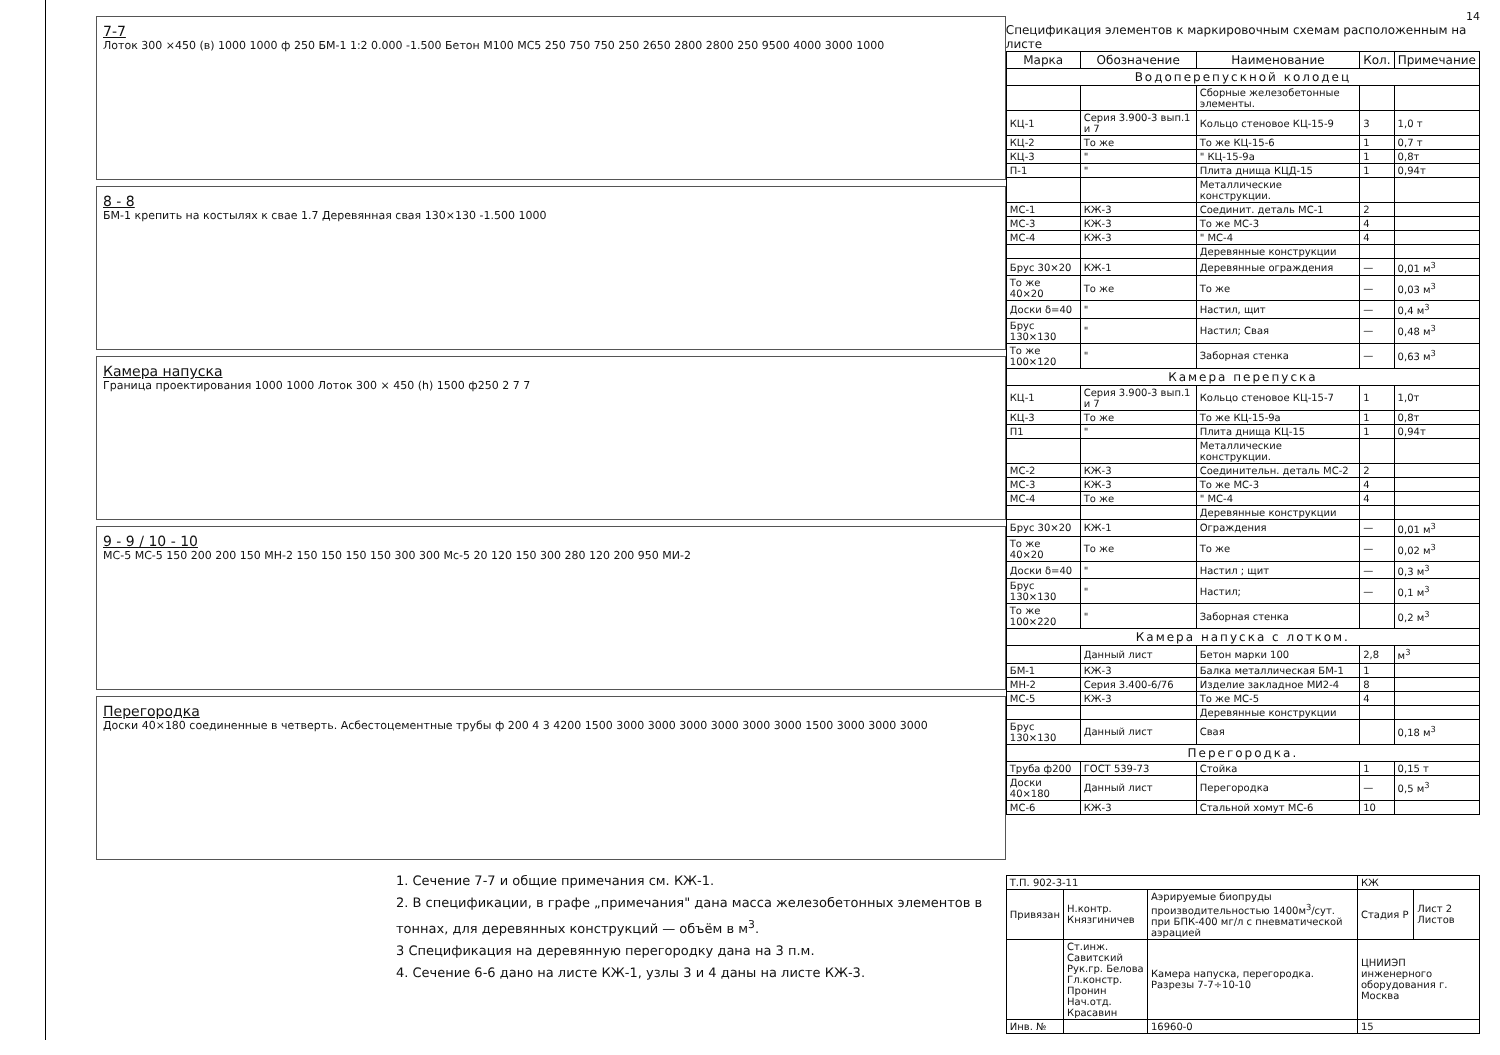7-7
Лоток 300 ×450 (в) 1000 1000 ф 250 БМ-1 1:2 0.000 -1.500 Бетон М100 МС5 250 750 750 250 2650 2800 2800 250 9500 4000 3000 1000
8 - 8
БМ-1 крепить на костылях к свае 1.7 Деревянная свая 130×130 -1.500 1000
Камера напуска
Граница проектирования 1000 1000 Лоток 300 × 450 (h) 1500 ф250 2 7 7
9 - 9 / 10 - 10
МС-5 МС-5 150 200 200 150 МН-2 150 150 150 150 300 300 Мс-5 20 120 150 300 280 120 200 950 МИ-2
Перегородка
Доски 40×180 соединенные в четверть. Асбестоцементные трубы ф 200 4 3 4200 1500 3000 3000 3000 3000 3000 3000 1500 3000 3000 3000
1. Сечение 7-7 и общие примечания см. КЖ-1.
2. В спецификации, в графе „примечания" дана масса железобетонных элементов в тоннах, для деревянных конструкций — объём в м<sup>3</sup>.
3 Спецификация на деревянную перегородку дана на 3 п.м.
4. Сечение 6-6 дано на листе КЖ-1, узлы 3 и 4 даны на листе КЖ-3.
14
Спецификация элементов к маркировочным схемам расположенным на листе
| Марка | Обозначение | Наименование | Кол. | Примечание |
| --- | --- | --- | --- | --- |
| Водоперепускной колодец | | | | |
| | | Сборные железобетонные элементы. | | |
| КЦ-1 | Серия 3.900-3 вып.1 и 7 | Кольцо стеновое КЦ-15-9 | 3 | 1,0 т |
| КЦ-2 | То же | То же КЦ-15-6 | 1 | 0,7 т |
| КЦ-3 | " | " КЦ-15-9а | 1 | 0,8т |
| П-1 | " | Плита днища КЦД-15 | 1 | 0,94т |
| | | Металлические конструкции. | | |
| МС-1 | КЖ-3 | Соединит. деталь МС-1 | 2 | |
| МС-3 | КЖ-3 | То же МС-3 | 4 | |
| МС-4 | КЖ-3 | " МС-4 | 4 | |
| | | Деревянные конструкции | | |
| Брус 30×20 | КЖ-1 | Деревянные ограждения | — | 0,01 м<sup>3</sup> |
| То же 40×20 | То же | То же | — | 0,03 м<sup>3</sup> |
| Доски δ=40 | " | Настил, щит | — | 0,4 м<sup>3</sup> |
| Брус 130×130 | " | Настил; Свая | — | 0,48 м<sup>3</sup> |
| То же 100×120 | " | Заборная стенка | — | 0,63 м<sup>3</sup> |
| Камера перепуска | | | | |
| КЦ-1 | Серия 3.900-3 вып.1 и 7 | Кольцо стеновое КЦ-15-7 | 1 | 1,0т |
| КЦ-3 | То же | То же КЦ-15-9а | 1 | 0,8т |
| П1 | " | Плита днища КЦ-15 | 1 | 0,94т |
| | | Металлические конструкции. | | |
| МС-2 | КЖ-3 | Соединительн. деталь МС-2 | 2 | |
| МС-3 | КЖ-3 | То же МС-3 | 4 | |
| МС-4 | То же | " МС-4 | 4 | |
| | | Деревянные конструкции | | |
| Брус 30×20 | КЖ-1 | Ограждения | — | 0,01 м<sup>3</sup> |
| То же 40×20 | То же | То же | — | 0,02 м<sup>3</sup> |
| Доски δ=40 | " | Настил ; щит | — | 0,3 м<sup>3</sup> |
| Брус 130×130 | " | Настил; | — | 0,1 м<sup>3</sup> |
| То же 100×220 | " | Заборная стенка | | 0,2 м<sup>3</sup> |
| Камера напуска с лотком. | | | | |
| | Данный лист | Бетон марки 100 | 2,8 | м<sup>3</sup> |
| БМ-1 | КЖ-3 | Балка металлическая БМ-1 | 1 | |
| МН-2 | Серия 3.400-6/76 | Изделие закладное МИ2-4 | 8 | |
| МС-5 | КЖ-3 | То же МС-5 | 4 | |
| | | Деревянные конструкции | | |
| Брус 130×130 | Данный лист | Свая | | 0,18 м<sup>3</sup> |
| Перегородка. | | | | |
| Труба ф200 | ГОСТ 539-73 | Стойка | 1 | 0,15 т |
| Доски 40×180 | Данный лист | Перегородка | — | 0,5 м<sup>3</sup> |
| МС-6 | КЖ-3 | Стальной хомут МС-6 | 10 | |
| Т.П. 902-3-11 | | | КЖ | |
| Привязан | Н.контр. Князгиничев | Аэрируемые биопруды производительностью 1400м<sup>3</sup>/сут. при БПК-400 мг/л с пневматической аэрацией | Стадия Р | Лист 2 Листов |
| | Ст.инж. Савитский Рук.гр. Белова Гл.констр. Пронин Нач.отд. Красавин | Камера напуска, перегородка. Разрезы 7-7÷10-10 | ЦНИИЭП инженерного оборудования г. Москва | |
| Инв. № | | 16960-0 | 15 | |